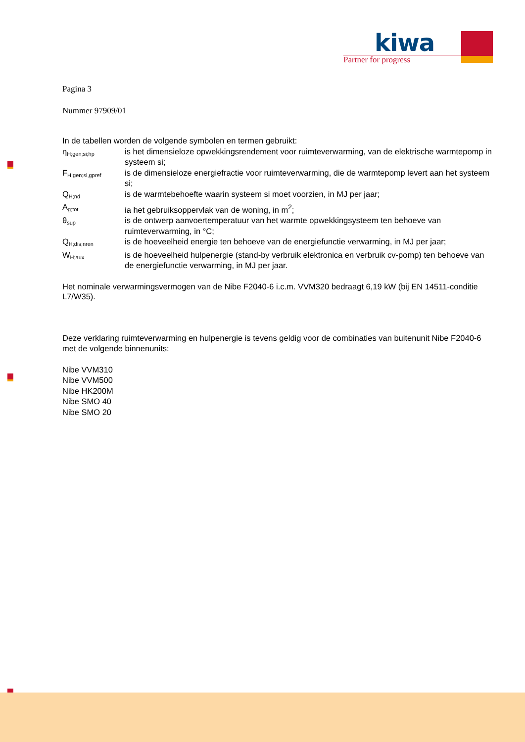kiwa
Partner for progress
Pagina 3
Nummer 97909/01
In de tabellen worden de volgende symbolen en termen gebruikt:
ηH;gen;si;hp
is het dimensieloze opwekkingsrendement voor ruimteverwarming, van de elektrische warmtepomp in systeem si;
FH;gen;si,gpref
is de dimensieloze energiefractie voor ruimteverwarming, die de warmtepomp levert aan het systeem si;
QH;nd
is de warmtebehoefte waarin systeem si moet voorzien, in MJ per jaar;
Ag;tot
ia het gebruiksoppervlak van de woning, in m<sup>2</sup>;
θsup
is de ontwerp aanvoertemperatuur van het warmte opwekkingsysteem ten behoeve van ruimteverwarming, in °C;
QH;dis;nren
is de hoeveelheid energie ten behoeve van de energiefunctie verwarming, in MJ per jaar;
WH;aux
is de hoeveelheid hulpenergie (stand-by verbruik elektronica en verbruik cv-pomp) ten behoeve van de energiefunctie verwarming, in MJ per jaar.
Het nominale verwarmingsvermogen van de Nibe F2040-6 i.c.m. VVM320 bedraagt 6,19 kW (bij EN 14511-conditie L7/W35).
Deze verklaring ruimteverwarming en hulpenergie is tevens geldig voor de combinaties van buitenunit Nibe F2040-6 met de volgende binnenunits:
Nibe VVM310
Nibe VVM500
Nibe HK200M
Nibe SMO 40
Nibe SMO 20